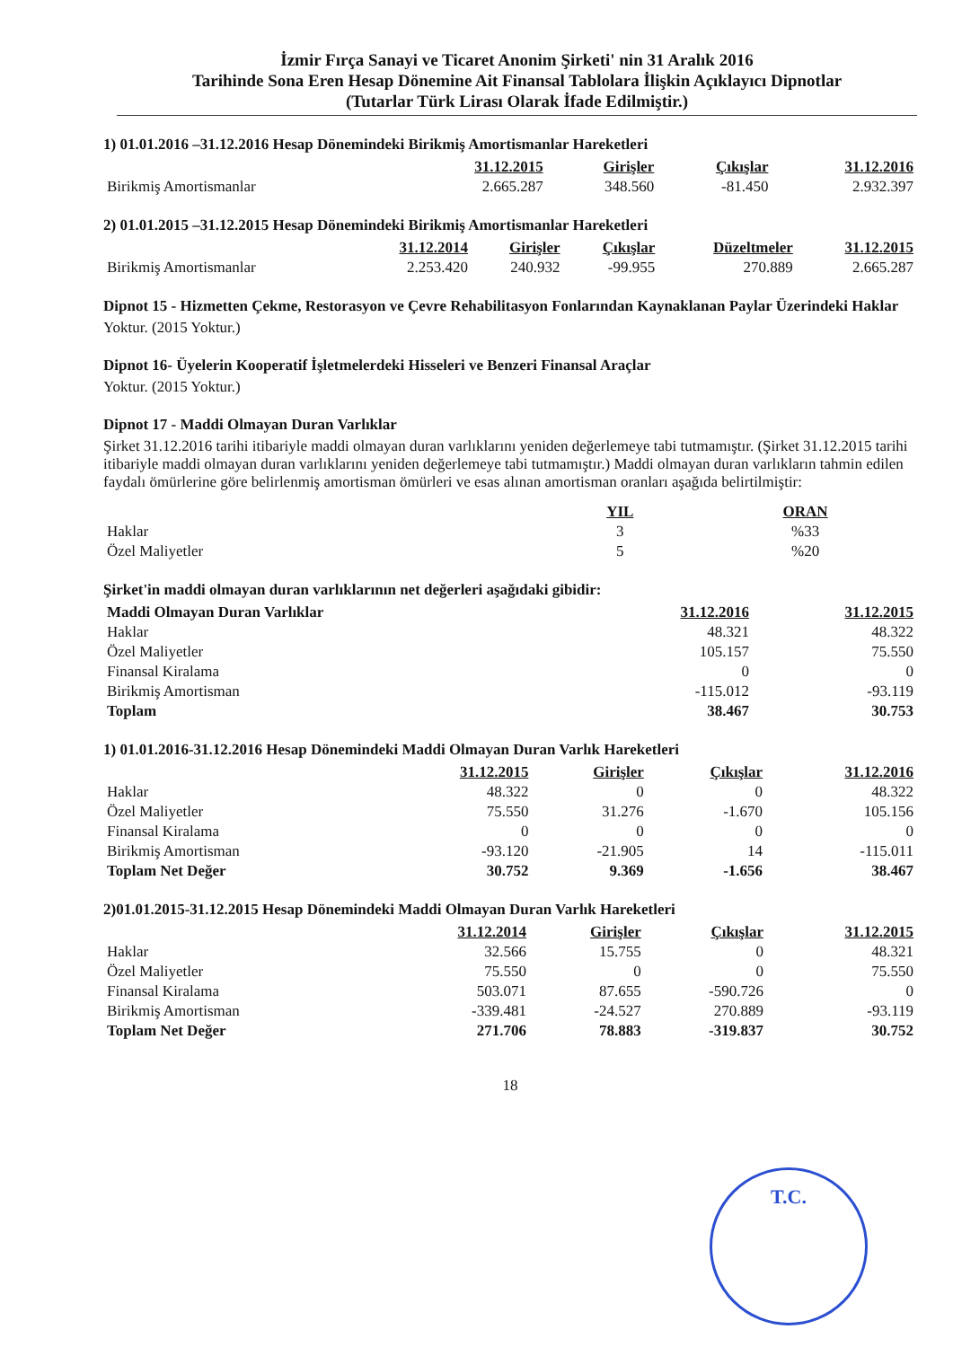İzmir Fırça Sanayi ve Ticaret Anonim Şirketi' nin 31 Aralık 2016
Tarihinde Sona Eren Hesap Dönemine Ait Finansal Tablolara İlişkin Açıklayıcı Dipnotlar
(Tutarlar Türk Lirası Olarak İfade Edilmiştir.)
1) 01.01.2016 –31.12.2016 Hesap Dönemindeki Birikmiş Amortismanlar Hareketleri
| | 31.12.2015 | Girişler | Çıkışlar | 31.12.2016 |
| Birikmiş Amortismanlar | 2.665.287 | 348.560 | -81.450 | 2.932.397 |
2) 01.01.2015 –31.12.2015 Hesap Dönemindeki Birikmiş Amortismanlar Hareketleri
| | 31.12.2014 | Girişler | Çıkışlar | Düzeltmeler | 31.12.2015 |
| Birikmiş Amortismanlar | 2.253.420 | 240.932 | -99.955 | 270.889 | 2.665.287 |
Dipnot 15 - Hizmetten Çekme, Restorasyon ve Çevre Rehabilitasyon Fonlarından Kaynaklanan Paylar Üzerindeki Haklar
Yoktur. (2015 Yoktur.)
Dipnot 16- Üyelerin Kooperatif İşletmelerdeki Hisseleri ve Benzeri Finansal Araçlar
Yoktur. (2015 Yoktur.)
Dipnot 17 - Maddi Olmayan Duran Varlıklar
Şirket 31.12.2016 tarihi itibariyle maddi olmayan duran varlıklarını yeniden değerlemeye tabi tutmamıştır. (Şirket 31.12.2015 tarihi itibariyle maddi olmayan duran varlıklarını yeniden değerlemeye tabi tutmamıştır.) Maddi olmayan duran varlıkların tahmin edilen faydalı ömürlerine göre belirlenmiş amortisman ömürleri ve esas alınan amortisman oranları aşağıda belirtilmiştir:
| | YIL | ORAN |
| Haklar | 3 | %33 |
| Özel Maliyetler | 5 | %20 |
Şirket'in maddi olmayan duran varlıklarının net değerleri aşağıdaki gibidir:
| Maddi Olmayan Duran Varlıklar | 31.12.2016 | 31.12.2015 |
| Haklar | 48.321 | 48.322 |
| Özel Maliyetler | 105.157 | 75.550 |
| Finansal Kiralama | 0 | 0 |
| Birikmiş Amortisman | -115.012 | -93.119 |
| Toplam | 38.467 | 30.753 |
1) 01.01.2016-31.12.2016 Hesap Dönemindeki Maddi Olmayan Duran Varlık Hareketleri
| | 31.12.2015 | Girişler | Çıkışlar | 31.12.2016 |
| Haklar | 48.322 | 0 | 0 | 48.322 |
| Özel Maliyetler | 75.550 | 31.276 | -1.670 | 105.156 |
| Finansal Kiralama | 0 | 0 | 0 | 0 |
| Birikmiş Amortisman | -93.120 | -21.905 | 14 | -115.011 |
| Toplam Net Değer | 30.752 | 9.369 | -1.656 | 38.467 |
2)01.01.2015-31.12.2015 Hesap Dönemindeki Maddi Olmayan Duran Varlık Hareketleri
| | 31.12.2014 | Girişler | Çıkışlar | 31.12.2015 |
| Haklar | 32.566 | 15.755 | 0 | 48.321 |
| Özel Maliyetler | 75.550 | 0 | 0 | 75.550 |
| Finansal Kiralama | 503.071 | 87.655 | -590.726 | 0 |
| Birikmiş Amortisman | -339.481 | -24.527 | 270.889 | -93.119 |
| Toplam Net Değer | 271.706 | 78.883 | -319.837 | 30.752 |
18
T.C.